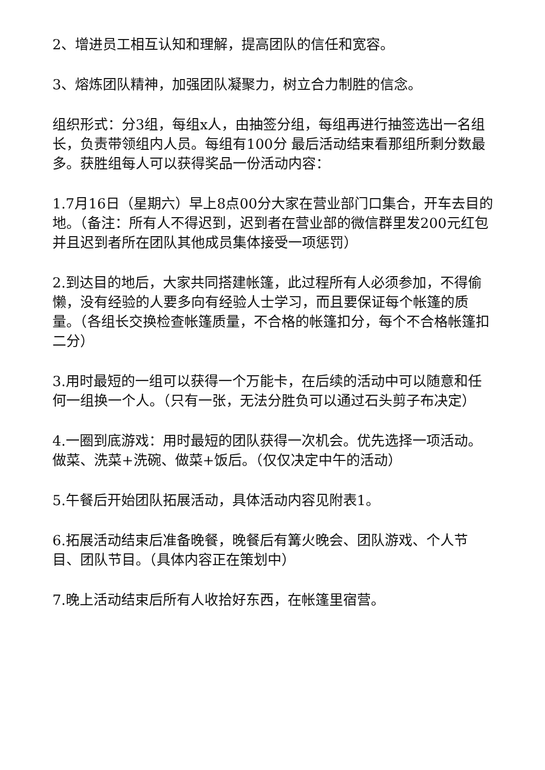2、增进员工相互认知和理解，提高团队的信任和宽容。
3、熔炼团队精神，加强团队凝聚力，树立合力制胜的信念。
组织形式：分3组，每组x人，由抽签分组，每组再进行抽签选出一名组长，负责带领组内人员。每组有100分 最后活动结束看那组所剩分数最多。获胜组每人可以获得奖品一份活动内容：
1.7月16日（星期六）早上8点00分大家在营业部门口集合，开车去目的地。（备注：所有人不得迟到，迟到者在营业部的微信群里发200元红包并且迟到者所在团队其他成员集体接受一项惩罚）
2.到达目的地后，大家共同搭建帐篷，此过程所有人必须参加，不得偷懒，没有经验的人要多向有经验人士学习，而且要保证每个帐篷的质量。（各组长交换检查帐篷质量，不合格的帐篷扣分，每个不合格帐篷扣二分）
3.用时最短的一组可以获得一个万能卡，在后续的活动中可以随意和任何一组换一个人。（只有一张，无法分胜负可以通过石头剪子布决定）
4.一圈到底游戏：用时最短的团队获得一次机会。优先选择一项活动。做菜、洗菜+洗碗、做菜+饭后。（仅仅决定中午的活动）
5.午餐后开始团队拓展活动，具体活动内容见附表1。
6.拓展活动结束后准备晚餐，晚餐后有篝火晚会、团队游戏、个人节目、团队节目。（具体内容正在策划中）
7.晚上活动结束后所有人收拾好东西，在帐篷里宿营。